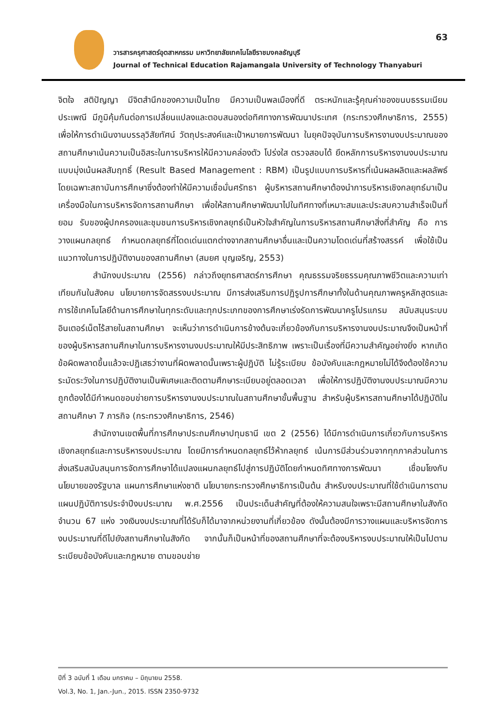63
วารสารครุศาสตร์อุตสาหกรรม มหาวิทยาลัยเทคโนโลยีราชมงคลธัญบุรี
Journal of Technical Education Rajamangala University of Technology Thanyaburi
จิตใจ สติปัญญา มีจิตสำนึกของความเป็นไทย มีความเป็นพลเมืองที่ดี ตระหนักและรู้คุณค่าของขนบธรรมเนียมประเพณี มีภูมิคุ้มกันต่อการเปลี่ยนแปลงและตอบสนองต่อทิศทางการพัฒนาประเทศ (กระทรวงศึกษาธิการ, 2555) เพื่อให้การดำเนินงานบรรลุวิสัยทัศน์ วัตถุประสงค์และเป้าหมายการพัฒนา ในยุคปัจจุบันการบริหารงานงบประมาณของสถานศึกษาเน้นความเป็นอิสระในการบริหารให้มีความคล่องตัว โปร่งใส ตรวจสอบได้ ยึดหลักการบริหารงานงบประมาณแบบมุ่งเน้นผลสัมฤทธิ์ (Result Based Management : RBM) เป็นรูปแบบการบริหารที่เน้นผลผลิตและผลลัพธ์ โดยเฉพาะสถาบันการศึกษาซึ่งต้องทำให้มีความเชื่อมั่นศรัทธา ผู้บริหารสถานศึกษาต้องนำการบริหารเชิงกลยุทธ์มาเป็นเครื่องมือในการบริหารจัดการสถานศึกษา เพื่อให้สถานศึกษาพัฒนาไปในทิศทางที่เหมาะสมและประสบความสำเร็จเป็นที่ยอม รับของผู้ปกครองและชุมชนการบริหารเชิงกลยุทธ์เป็นหัวใจสำคัญในการบริหารสถานศึกษาสิ่งที่สำคัญ คือ การวางแผนกลยุทธ์ กำหนดกลยุทธ์ที่โดดเด่นแตกต่างจากสถานศึกษาอื่นและเป็นความโดดเด่นที่สร้างสรรค์ เพื่อใช้เป็นแนวทางในการปฏิบัติงานของสถานศึกษา (สมยศ บุญเจริญ, 2553)
สำนักงบประมาณ (2556) กล่าวถึงยุทธศาสตร์การศึกษา คุณธรรมจริยธรรมคุณภาพชีวิตและความเท่าเทียมกันในสังคม นโยบายการจัดสรรงบประมาณ มีการส่งเสริมการปฏิรูปการศึกษาทั้งในด้านคุณภาพครูหลักสูตรและการใช้เทคโนโลยีด้านการศึกษาในทุกระดับและทุกประเภทของการศึกษาเร่งรัดการพัฒนาครูโปรแกรม สนับสนุนระบบอินเตอร์เน็ตไร้สายในสถานศึกษา จะเห็นว่าการดำเนินการข้างต้นจะเกี่ยวข้องกับการบริหารงานงบประมาณจึงเป็นหน้าที่ของผู้บริหารสถานศึกษาในการบริหารงานงบประมาณให้มีประสิทธิภาพ เพราะเป็นเรื่องที่มีความสำคัญอย่างยิ่ง หากเกิดข้อผิดพลาดขึ้นแล้วจะปฏิเสธว่างานที่ผิดพลาดนั้นเพราะผู้ปฏิบัติ ไม่รู้ระเบียบ ข้อบังคับและกฎหมายไม่ได้จึงต้องใช้ความระมัดระวังในการปฏิบัติงานเป็นพิเศษและติดตามศึกษาระเบียบอยู่ตลอดเวลา เพื่อให้การปฏิบัติงานงบประมาณมีความถูกต้องได้มีกำหนดขอบข่ายการบริหารงานงบประมาณในสถานศึกษาขั้นพื้นฐาน สำหรับผู้บริหารสถานศึกษาได้ปฏิบัติในสถานศึกษา 7 ภารกิจ (กระทรวงศึกษาธิการ, 2546)
สำนักงานเขตพื้นที่การศึกษาประถมศึกษาปทุมธานี เขต 2 (2556) ได้มีการดำเนินการเกี่ยวกับการบริหารเชิงกลยุทธ์และการบริหารงบประมาณ โดยมีการกำหนดกลยุทธ์ไว้ห้ากลยุทธ์ เน้นการมีส่วนร่วมจากทุกภาคส่วนในการส่งเสริมสนับสนุนการจัดการศึกษาได้แปลงแผนกลยุทธ์ไปสู่การปฏิบัติโดยกำหนดทิศทางการพัฒนา เชื่อมโยงกับนโยบายของรัฐบาล แผนการศึกษาแห่งชาติ นโยบายกระทรวงศึกษาธิการเป็นต้น สำหรับงบประมาณที่ใช้ดำเนินการตามแผนปฏิบัติการประจำปีงบประมาณ พ.ศ.2556 เป็นประเด็นสำคัญที่ต้องให้ความสนใจเพราะมีสถานศึกษาในสังกัดจำนวน 67 แห่ง วงเงินงบประมาณที่ได้รับก็ได้มาจากหน่วยงานที่เกี่ยวข้อง ดังนั้นต้องมีการวางแผนและบริหารจัดการงบประมาณที่ดีไปยังสถานศึกษาในสังกัด จากนั้นก็เป็นหน้าที่ของสถานศึกษาที่จะต้องบริหารงบประมาณให้เป็นไปตามระเบียบข้อบังคับและกฎหมาย ตามขอบข่าย
ปีที่ 3 ฉบับที่ 1 เดือน มกราคม – มิถุนายน 2558.
Vol.3, No. 1, Jan.-Jun., 2015. ISSN 2350-9732